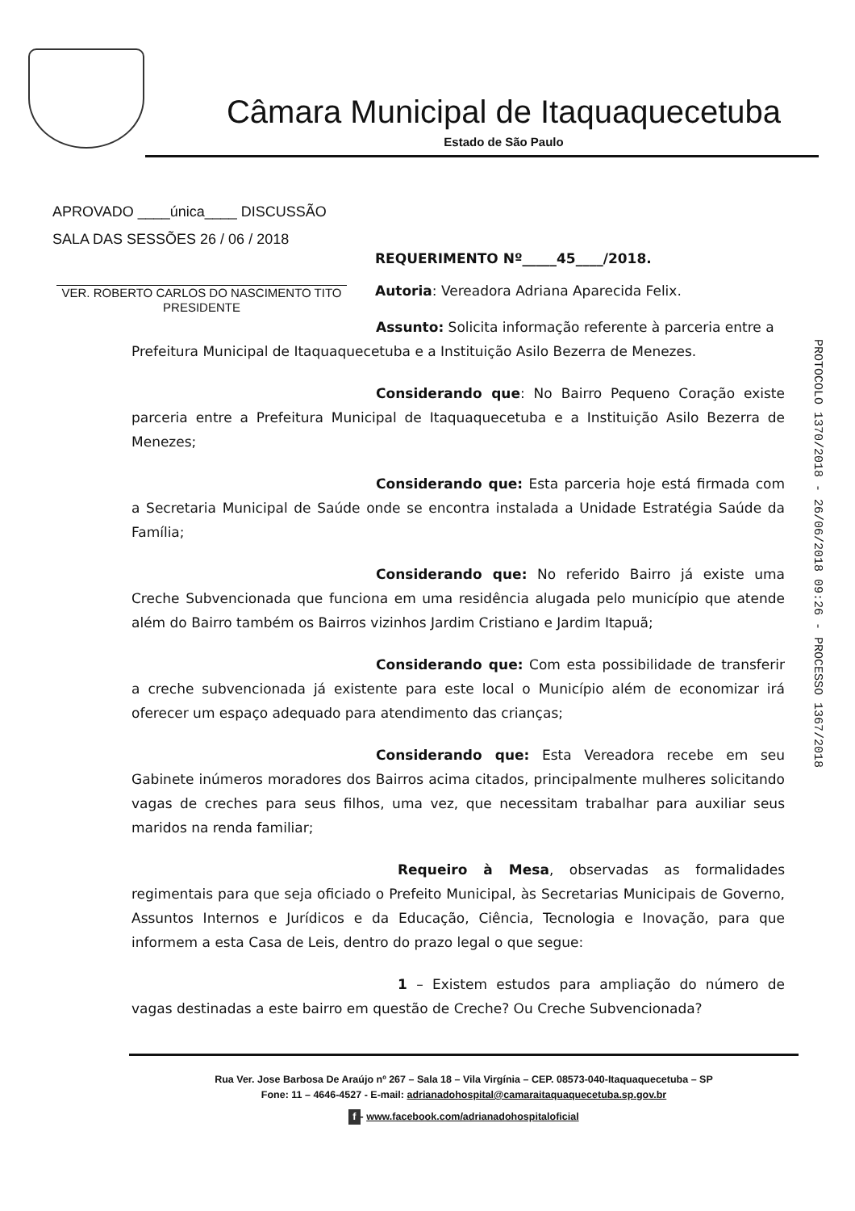Câmara Municipal de Itaquaquecetuba
Estado de São Paulo
APROVADO ____única____ DISCUSSÃO
SALA DAS SESSÕES 26 / 06 / 2018
VER. ROBERTO CARLOS DO NASCIMENTO TITO
PRESIDENTE
REQUERIMENTO Nº_____45____/2018.
Autoria: Vereadora Adriana Aparecida Felix.
Assunto: Solicita informação referente à parceria entre a
Prefeitura Municipal de Itaquaquecetuba e a Instituição Asilo Bezerra de Menezes.
Considerando que: No Bairro Pequeno Coração existe parceria entre a Prefeitura Municipal de Itaquaquecetuba e a Instituição Asilo Bezerra de Menezes;
Considerando que: Esta parceria hoje está firmada com a Secretaria Municipal de Saúde onde se encontra instalada a Unidade Estratégia Saúde da Família;
Considerando que: No referido Bairro já existe uma Creche Subvencionada que funciona em uma residência alugada pelo município que atende além do Bairro também os Bairros vizinhos Jardim Cristiano e Jardim Itapuã;
Considerando que: Com esta possibilidade de transferir a creche subvencionada já existente para este local o Município além de economizar irá oferecer um espaço adequado para atendimento das crianças;
Considerando que: Esta Vereadora recebe em seu Gabinete inúmeros moradores dos Bairros acima citados, principalmente mulheres solicitando vagas de creches para seus filhos, uma vez, que necessitam trabalhar para auxiliar seus maridos na renda familiar;
Requeiro à Mesa, observadas as formalidades regimentais para que seja oficiado o Prefeito Municipal, às Secretarias Municipais de Governo, Assuntos Internos e Jurídicos e da Educação, Ciência, Tecnologia e Inovação, para que informem a esta Casa de Leis, dentro do prazo legal o que segue:
1 – Existem estudos para ampliação do número de vagas destinadas a este bairro em questão de Creche? Ou Creche Subvencionada?
PROTOCOLO 1370/2018 - 26/06/2018 09:26 - PROCESSO 1367/2018
Rua Ver. Jose Barbosa De Araújo nº 267 – Sala 18 – Vila Virgínia – CEP. 08573-040-Itaquaquecetuba – SP
Fone: 11 – 4646-4527 - E-mail: adrianadohospital@camaraitaquaquecetuba.sp.gov.br
f - www.facebook.com/adrianadohospitaloficial